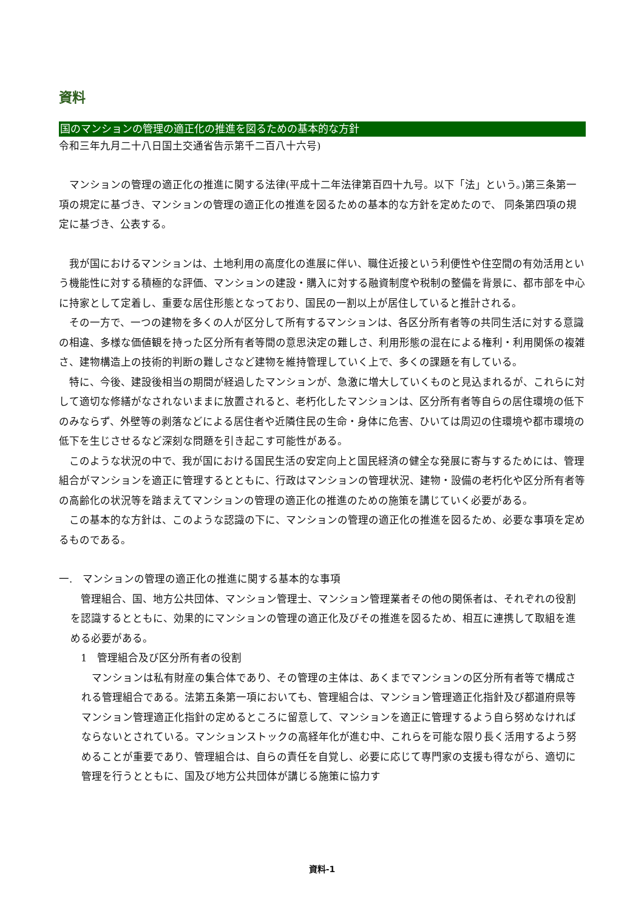資料
国のマンションの管理の適正化の推進を図るための基本的な方針
令和三年九月二十八日国土交通省告示第千二百八十六号)
マンションの管理の適正化の推進に関する法律(平成十二年法律第百四十九号。以下「法」という。)第三条第一項の規定に基づき、マンションの管理の適正化の推進を図るための基本的な方針を定めたので、 同条第四項の規定に基づき、公表する。
我が国におけるマンションは、土地利用の高度化の進展に伴い、職住近接という利便性や住空間の有効活用という機能性に対する積極的な評価、マンションの建設・購入に対する融資制度や税制の整備を背景に、都市部を中心に持家として定着し、重要な居住形態となっており、国民の一割以上が居住していると推計される。
その一方で、一つの建物を多くの人が区分して所有するマンションは、各区分所有者等の共同生活に対する意識の相違、多様な価値観を持った区分所有者等間の意思決定の難しさ、利用形態の混在による権利・利用関係の複雑さ、建物構造上の技術的判断の難しさなど建物を維持管理していく上で、多くの課題を有している。
特に、今後、建設後相当の期間が経過したマンションが、急激に増大していくものと見込まれるが、これらに対して適切な修繕がなされないままに放置されると、老朽化したマンションは、区分所有者等自らの居住環境の低下のみならず、外壁等の剥落などによる居住者や近隣住民の生命・身体に危害、ひいては周辺の住環境や都市環境の低下を生じさせるなど深刻な問題を引き起こす可能性がある。
このような状況の中で、我が国における国民生活の安定向上と国民経済の健全な発展に寄与するためには、管理組合がマンションを適正に管理するとともに、行政はマンションの管理状況、建物・設備の老朽化や区分所有者等の高齢化の状況等を踏まえてマンションの管理の適正化の推進のための施策を講じていく必要がある。
この基本的な方針は、このような認識の下に、マンションの管理の適正化の推進を図るため、必要な事項を定めるものである。
一.　マンションの管理の適正化の推進に関する基本的な事項
管理組合、国、地方公共団体、マンション管理士、マンション管理業者その他の関係者は、それぞれの役割を認識するとともに、効果的にマンションの管理の適正化及びその推進を図るため、相互に連携して取組を進める必要がある。
　1　管理組合及び区分所有者の役割
マンションは私有財産の集合体であり、その管理の主体は、あくまでマンションの区分所有者等で構成される管理組合である。法第五条第一項においても、管理組合は、マンション管理適正化指針及び都道府県等マンション管理適正化指針の定めるところに留意して、マンションを適正に管理するよう自ら努めなければならないとされている。マンションストックの高経年化が進む中、これらを可能な限り長く活用するよう努めることが重要であり、管理組合は、自らの責任を自覚し、必要に応じて専門家の支援も得ながら、適切に管理を行うとともに、国及び地方公共団体が講じる施策に協力す
資料-1